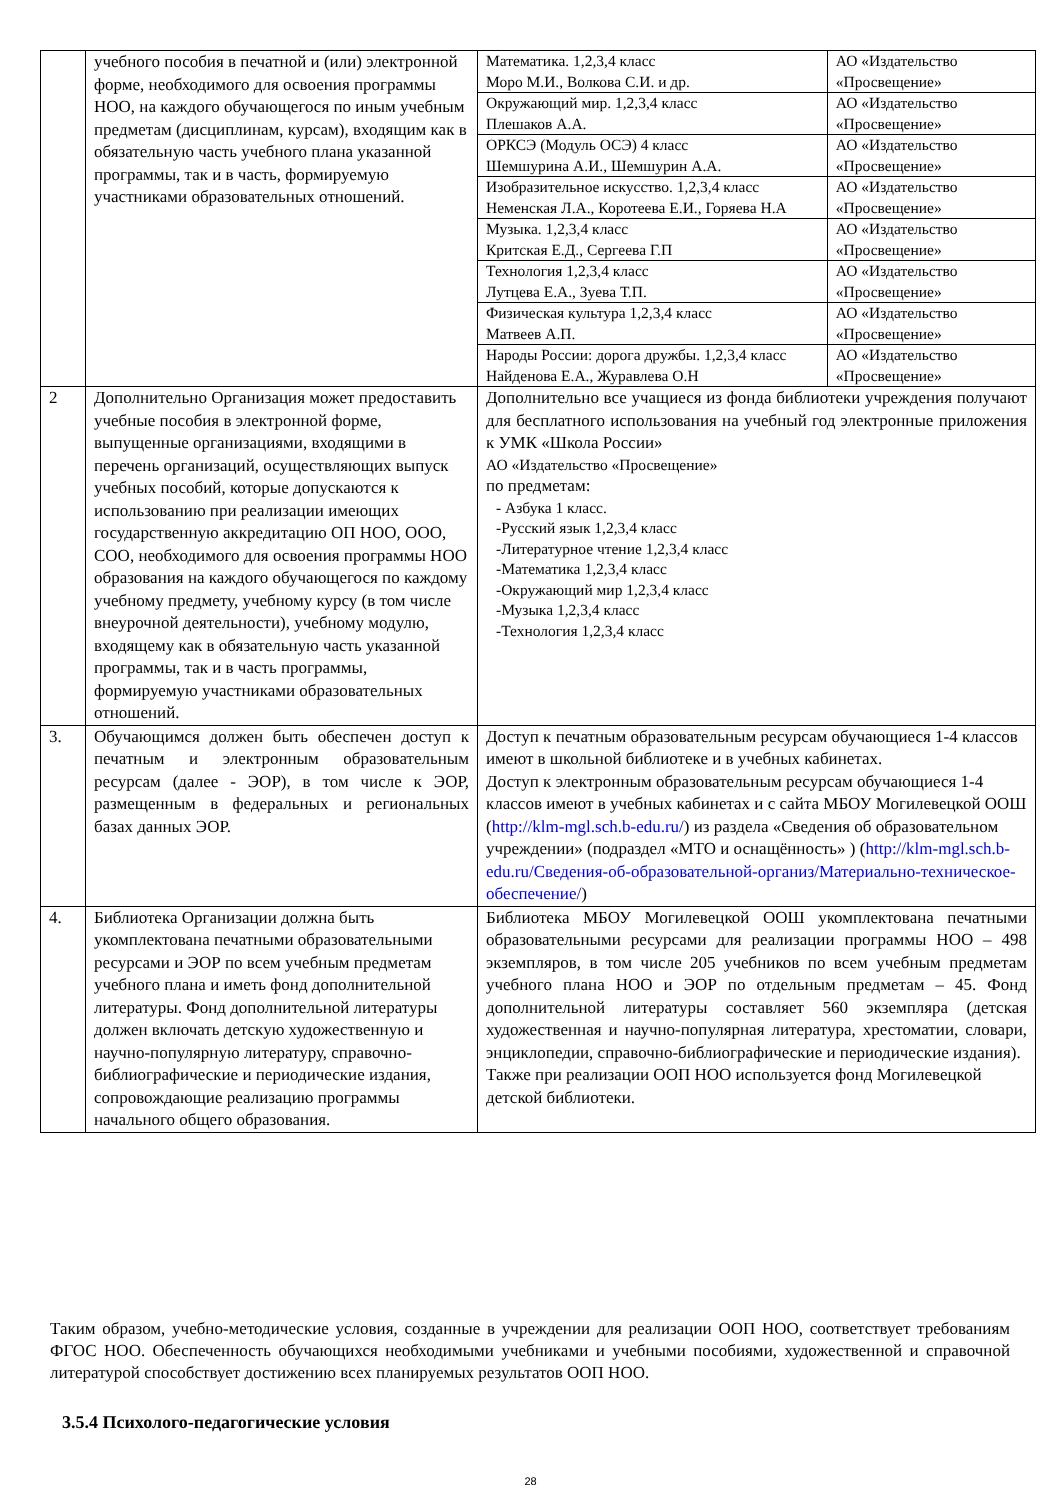| | учебного пособия в печатной и (или) электронной форме, необходимого для освоения программы НОО, на каждого обучающегося по иным учебным предметам (дисциплинам, курсам), входящим как в обязательную часть учебного плана указанной программы, так и в часть, формируемую участниками образовательных отношений. | Математика. 1,2,3,4 класс Моро М.И., Волкова С.И. и др. | АО «Издательство «Просвещение» |
| | | Окружающий мир. 1,2,3,4 класс Плешаков А.А. | АО «Издательство «Просвещение» |
| | | ОРКСЭ (Модуль ОСЭ) 4 класс Шемшурина А.И., Шемшурин А.А. | АО «Издательство «Просвещение» |
| | | Изобразительное искусство. 1,2,3,4 класс Неменская Л.А., Коротеева Е.И., Горяева Н.А | АО «Издательство «Просвещение» |
| | | Музыка. 1,2,3,4 класс Критская Е.Д., Сергеева Г.П | АО «Издательство «Просвещение» |
| | | Технология 1,2,3,4 класс Лутцева Е.А., Зуева Т.П. | АО «Издательство «Просвещение» |
| | | Физическая культура 1,2,3,4 класс Матвеев А.П. | АО «Издательство «Просвещение» |
| | | Народы России: дорога дружбы. 1,2,3,4 класс Найденова Е.А., Журавлева О.Н | АО «Издательство «Просвещение» |
| 2 | Дополнительно Организация может предоставить учебные пособия в электронной форме, выпущенные организациями, входящими в перечень организаций, осуществляющих выпуск учебных пособий, которые допускаются к использованию при реализации имеющих государственную аккредитацию ОП НОО, ООО, СОО, необходимого для освоения программы НОО образования на каждого обучающегося по каждому учебному предмету, учебному курсу (в том числе внеурочной деятельности), учебному модулю, входящему как в обязательную часть указанной программы, так и в часть программы, формируемую участниками образовательных отношений. | Дополнительно все учащиеся из фонда библиотеки учреждения получают для бесплатного использования на учебный год электронные приложения к УМК «Школа России» АО «Издательство «Просвещение» по предметам: - Азбука 1 класс. -Русский язык 1,2,3,4 класс -Литературное чтение 1,2,3,4 класс -Математика 1,2,3,4 класс -Окружающий мир 1,2,3,4 класс -Музыка 1,2,3,4 класс -Технология 1,2,3,4 класс | |
| 3. | Обучающимся должен быть обеспечен доступ к печатным и электронным образовательным ресурсам (далее - ЭОР), в том числе к ЭОР, размещенным в федеральных и региональных базах данных ЭОР. | Доступ к печатным образовательным ресурсам обучающиеся 1-4 классов имеют в школьной библиотеке и в учебных кабинетах. Доступ к электронным образовательным ресурсам обучающиеся 1-4 классов имеют в учебных кабинетах и с сайта МБОУ Могилевецкой ООШ ( http://klm-mgl.sch.b-edu.ru/ ) из раздела «Сведения об образовательном учреждении» (подраздел «МТО и оснащённость» ) ( http://klm-mgl.sch.b-edu.ru/Сведения-об-образовательной-организ/Материально-техническое-обеспечение/ ) | |
| 4. | Библиотека Организации должна быть укомплектована печатными образовательными ресурсами и ЭОР по всем учебным предметам учебного плана и иметь фонд дополнительной литературы. Фонд дополнительной литературы должен включать детскую художественную и научно-популярную литературу, справочно-библиографические и периодические издания, сопровождающие реализацию программы начального общего образования. | Библиотека МБОУ Могилевецкой ООШ укомплектована печатными образовательными ресурсами для реализации программы НОО – 498 экземпляров, в том числе 205 учебников по всем учебным предметам учебного плана НОО и ЭОР по отдельным предметам – 45. Фонд дополнительной литературы составляет 560 экземпляра (детская художественная и научно-популярная литература, хрестоматии, словари, энциклопедии, справочно-библиографические и периодические издания). Также при реализации ООП НОО используется фонд Могилевецкой детской библиотеки. | |
Таким образом, учебно-методические условия, созданные в учреждении для реализации ООП НОО, соответствует требованиям ФГОС НОО. Обеспеченность обучающихся необходимыми учебниками и учебными пособиями, художественной и справочной литературой способствует достижению всех планируемых результатов ООП НОО.
3.5.4 Психолого-педагогические условия
28